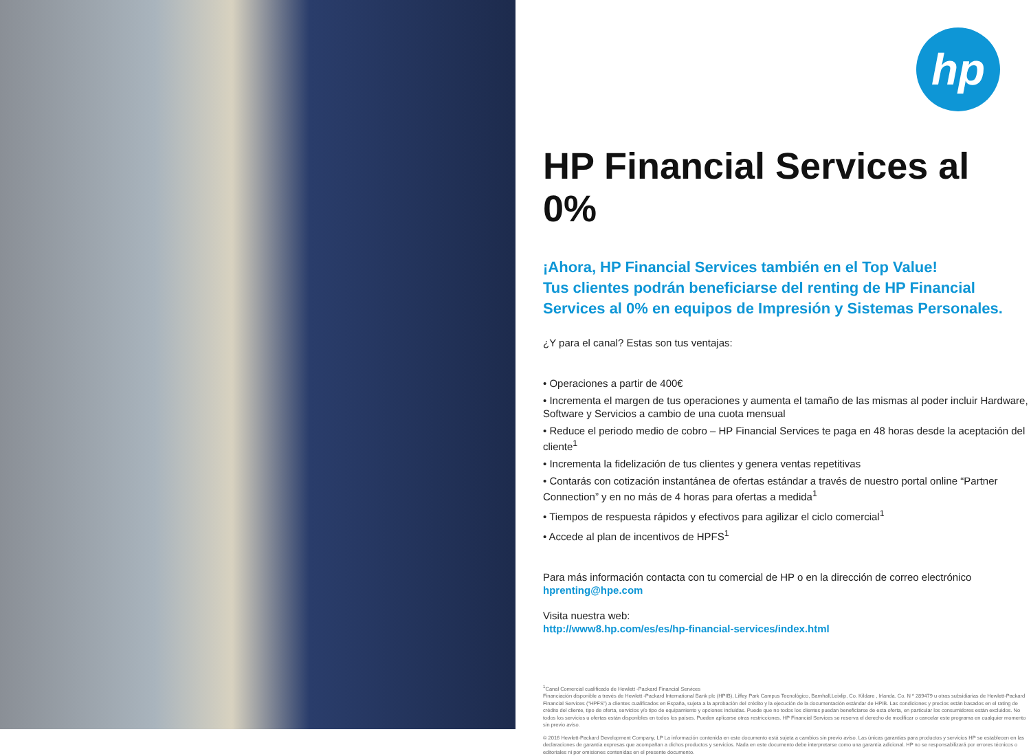hp
HP Financial Services al 0%
¡Ahora, HP Financial Services también en el Top Value!
Tus clientes podrán beneficiarse del renting de HP Financial Services al 0% en equipos de Impresión y Sistemas Personales.
¿Y para el canal? Estas son tus ventajas:
• Operaciones a partir de 400€
• Incrementa el margen de tus operaciones y aumenta el tamaño de las mismas al poder incluir Hardware, Software y Servicios a cambio de una cuota mensual
• Reduce el periodo medio de cobro – HP Financial Services te paga en 48 horas desde la aceptación del cliente<sup>1</sup>
• Incrementa la fidelización de tus clientes y genera ventas repetitivas
• Contarás con cotización instantánea de ofertas estándar a través de nuestro portal online “Partner Connection” y en no más de 4 horas para ofertas a medida<sup>1</sup>
• Tiempos de respuesta rápidos y efectivos para agilizar el ciclo comercial<sup>1</sup>
• Accede al plan de incentivos de HPFS<sup>1</sup>
Para más información contacta con tu comercial de HP o en la dirección de correo electrónico
hprenting@hpe.com
Visita nuestra web:
http://www8.hp.com/es/es/hp-financial-services/index.html
<sup>1</sup> Canal Comercial cualificado de Hewlett -Packard Financial Services
Financiación disponible a través de Hewlett -Packard International Bank plc (HPIB), Liffey Park Campus Tecnológico, Barnhall,Leixlip, Co. Kildare , Irlanda. Co. N º 289479 u otras subsidiarias de Hewlett-Packard Financial Services (“HPFS”) a clientes cualificados en España, sujeta a la aprobación del crédito y la ejecución de la documentación estándar de HPIB. Las condiciones y precios están basados en el rating de crédito del cliente, tipo de oferta, servicios y/o tipo de equipamiento y opciones incluidas. Puede que no todos los clientes puedan beneficiarse de esta oferta, en particular los consumidores están excluidos. No todos los servicios u ofertas están disponibles en todos los países. Pueden aplicarse otras restricciones. HP Financial Services se reserva el derecho de modificar o cancelar este programa en cualquier momento sin previo aviso.
© 2016 Hewlett-Packard Development Company, LP La información contenida en este documento está sujeta a cambios sin previo aviso. Las únicas garantías para productos y servicios HP se establecen en las declaraciones de garantía expresas que acompañan a dichos productos y servicios. Nada en este documento debe interpretarse como una garantía adicional. HP no se responsabilizará por errores técnicos o editoriales ni por omisiones contenidas en el presente documento.